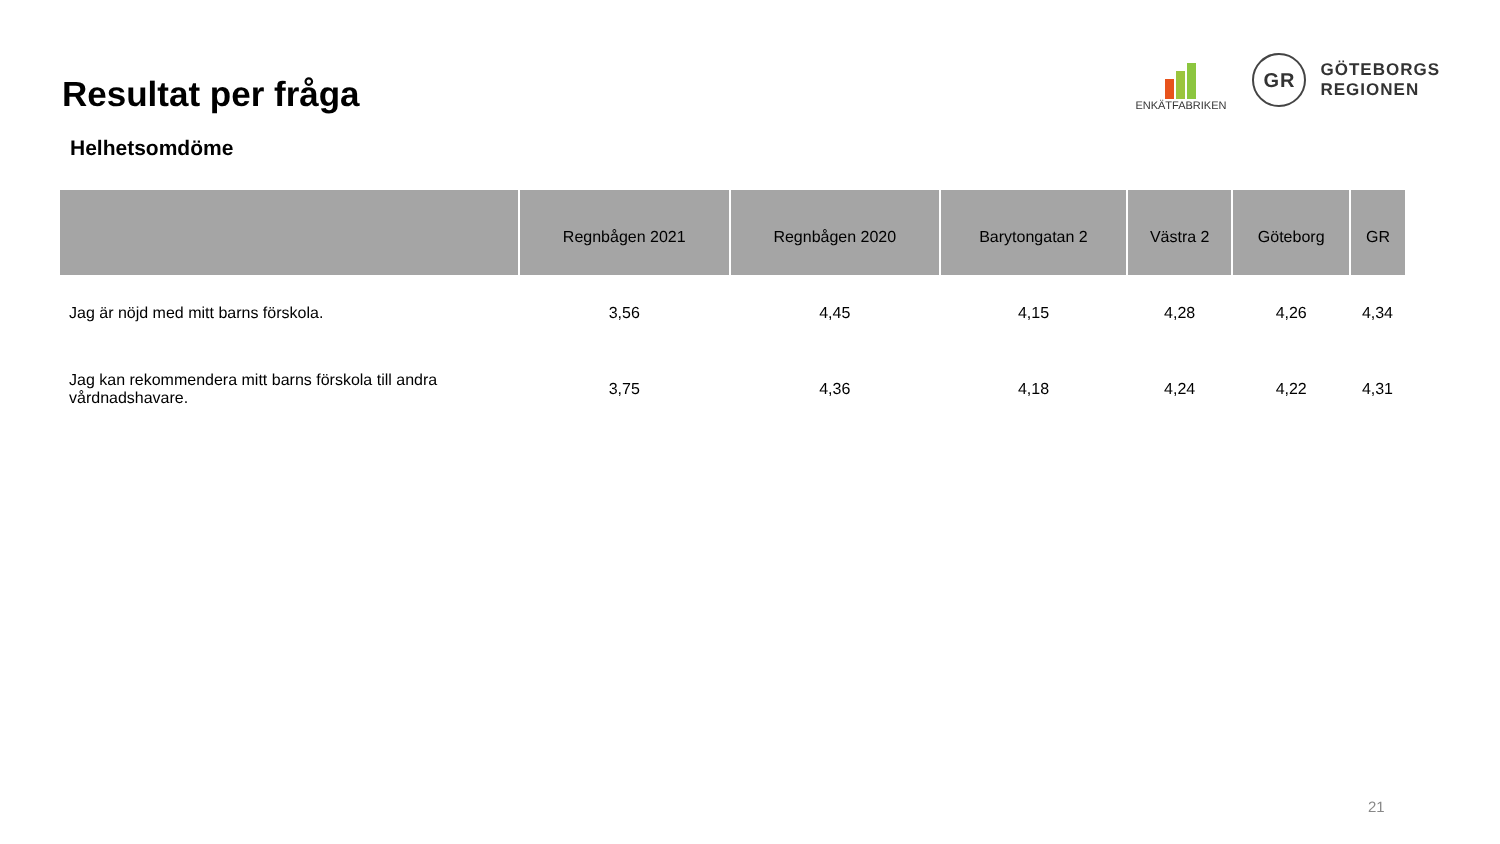Resultat per fråga
ENKÄTFABRIKEN
GR
GÖTEBORGS
REGIONEN
Helhetsomdöme
| | Regnbågen 2021 | Regnbågen 2020 | Barytongatan 2 | Västra 2 | Göteborg | GR |
| --- | --- | --- | --- | --- | --- | --- |
| Jag är nöjd med mitt barns förskola. | 3,56 | 4,45 | 4,15 | 4,28 | 4,26 | 4,34 |
| Jag kan rekommendera mitt barns förskola till andra vårdnadshavare. | 3,75 | 4,36 | 4,18 | 4,24 | 4,22 | 4,31 |
21